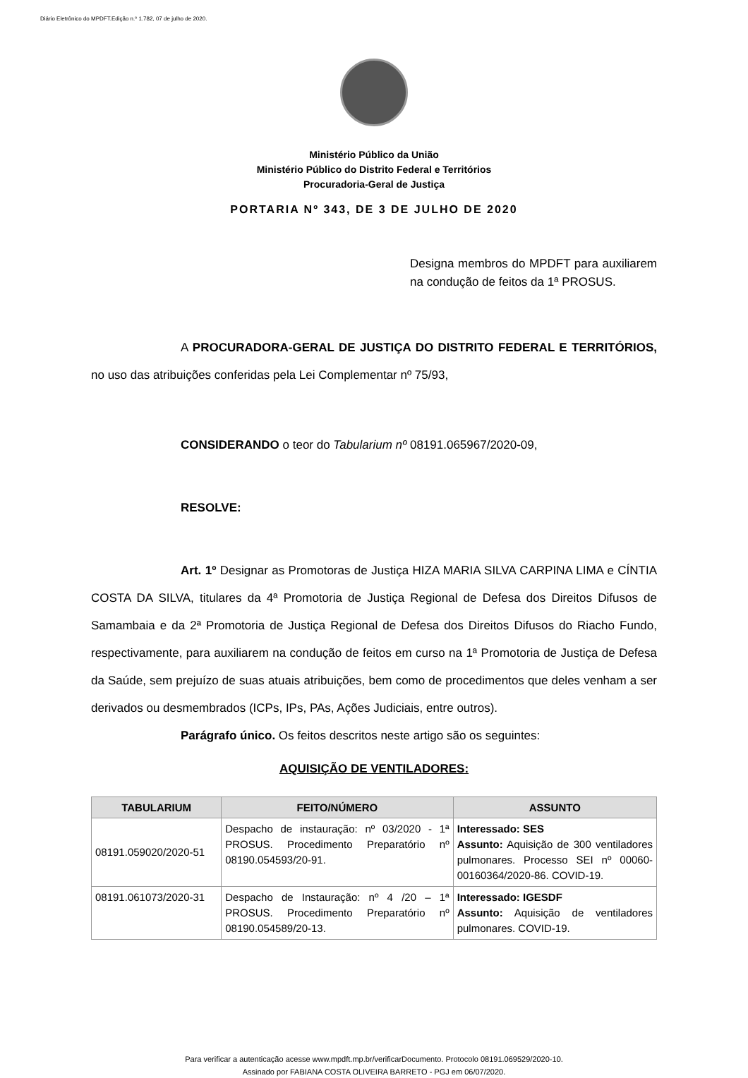Diário Eletrônico do MPDFT.Edição n.º 1.782, 07 de julho de 2020.
Ministério Público da União
Ministério Público do Distrito Federal e Territórios
Procuradoria-Geral de Justiça
PORTARIA Nº 343, DE 3 DE JULHO DE 2020
Designa membros do MPDFT para auxiliarem na condução de feitos da 1ª PROSUS.
A PROCURADORA-GERAL DE JUSTIÇA DO DISTRITO FEDERAL E TERRITÓRIOS, no uso das atribuições conferidas pela Lei Complementar nº 75/93,
CONSIDERANDO o teor do Tabularium nº 08191.065967/2020-09,
RESOLVE:
Art. 1º Designar as Promotoras de Justiça HIZA MARIA SILVA CARPINA LIMA e CÍNTIA COSTA DA SILVA, titulares da 4ª Promotoria de Justiça Regional de Defesa dos Direitos Difusos de Samambaia e da 2ª Promotoria de Justiça Regional de Defesa dos Direitos Difusos do Riacho Fundo, respectivamente, para auxiliarem na condução de feitos em curso na 1ª Promotoria de Justiça de Defesa da Saúde, sem prejuízo de suas atuais atribuições, bem como de procedimentos que deles venham a ser derivados ou desmembrados (ICPs, IPs, PAs, Ações Judiciais, entre outros).
Parágrafo único. Os feitos descritos neste artigo são os seguintes:
AQUISIÇÃO DE VENTILADORES:
| TABULARIUM | FEITO/NÚMERO | ASSUNTO |
| --- | --- | --- |
| 08191.059020/2020-51 | Despacho de instauração: nº 03/2020 - 1ª PROSUS. Procedimento Preparatório nº 08190.054593/20-91. | Interessado: SES Assunto: Aquisição de 300 ventiladores pulmonares. Processo SEI nº 00060-00160364/2020-86. COVID-19. |
| 08191.061073/2020-31 | Despacho de Instauração: nº 4 /20 – 1ª PROSUS. Procedimento Preparatório nº 08190.054589/20-13. | Interessado: IGESDF Assunto: Aquisição de ventiladores pulmonares. COVID-19. |
Para verificar a autenticação acesse www.mpdft.mp.br/verificarDocumento. Protocolo 08191.069529/2020-10.
Assinado por FABIANA COSTA OLIVEIRA BARRETO - PGJ em 06/07/2020.